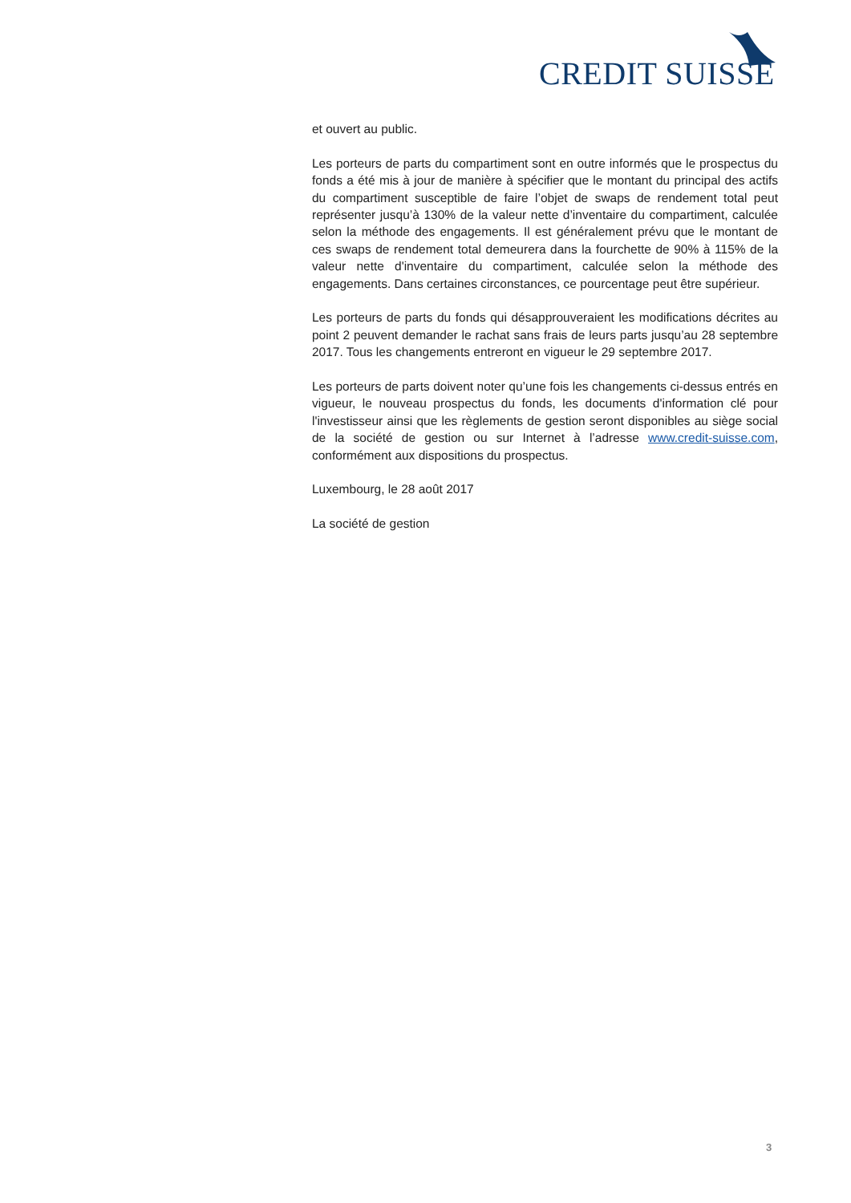CREDIT SUISSE
et ouvert au public.
Les porteurs de parts du compartiment sont en outre informés que le prospectus du fonds a été mis à jour de manière à spécifier que le montant du principal des actifs du compartiment susceptible de faire l’objet de swaps de rendement total peut représenter jusqu’à 130% de la valeur nette d’inventaire du compartiment, calculée selon la méthode des engagements. Il est généralement prévu que le montant de ces swaps de rendement total demeurera dans la fourchette de 90% à 115% de la valeur nette d'inventaire du compartiment, calculée selon la méthode des engagements. Dans certaines circonstances, ce pourcentage peut être supérieur.
Les porteurs de parts du fonds qui désapprouveraient les modifications décrites au point 2 peuvent demander le rachat sans frais de leurs parts jusqu’au 28 septembre 2017. Tous les changements entreront en vigueur le 29 septembre 2017.
Les porteurs de parts doivent noter qu’une fois les changements ci-dessus entrés en vigueur, le nouveau prospectus du fonds, les documents d'information clé pour l'investisseur ainsi que les règlements de gestion seront disponibles au siège social de la société de gestion ou sur Internet à l’adresse www.credit-suisse.com, conformément aux dispositions du prospectus.
Luxembourg, le 28 août 2017
La société de gestion
3